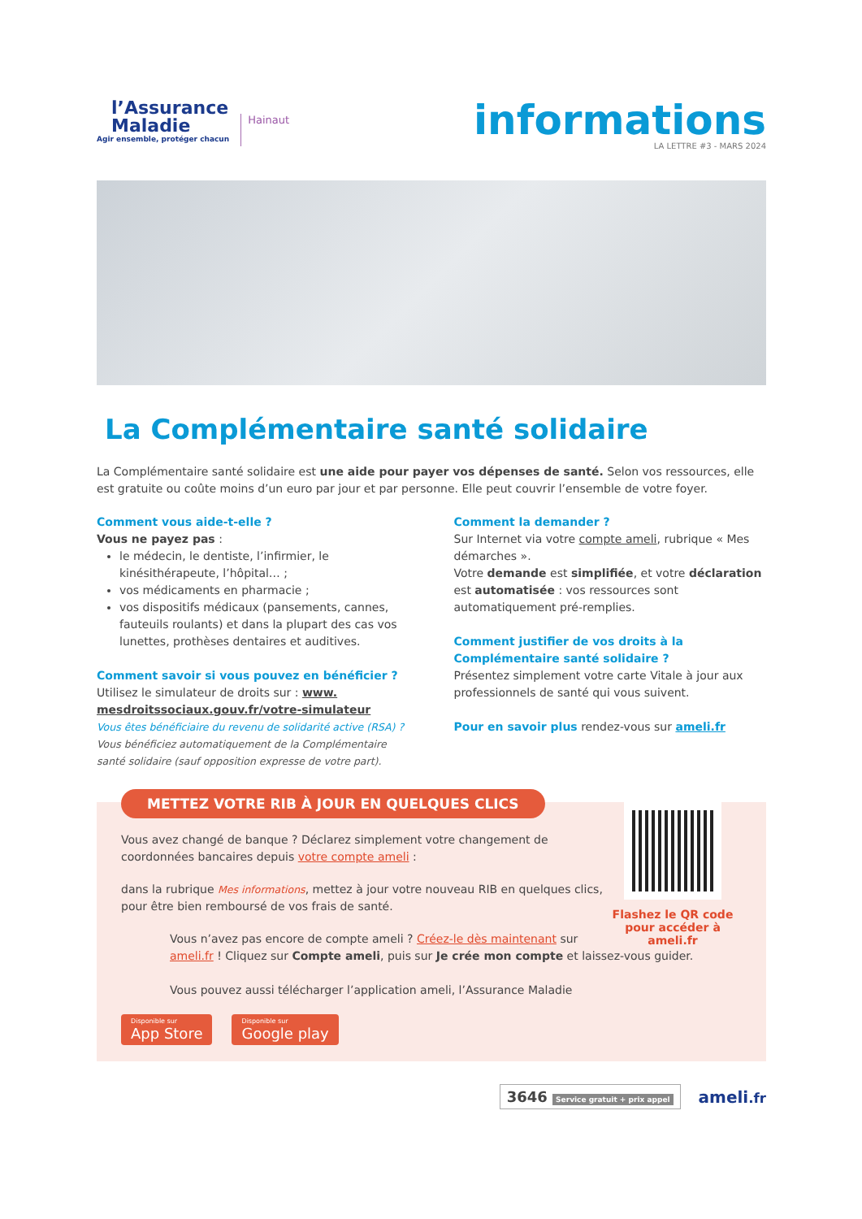l’Assurance
Maladie
Agir ensemble, protéger chacun
Hainaut
informations
LA LETTRE #3 - MARS 2024
La Complémentaire santé solidaire
La Complémentaire santé solidaire est une aide pour payer vos dépenses de santé. Selon vos ressources, elle est gratuite ou coûte moins d’un euro par jour et par personne. Elle peut couvrir l’ensemble de votre foyer.
Comment vous aide-t-elle ?
Vous ne payez pas :
le médecin, le dentiste, l’infirmier, le kinésithérapeute, l’hôpital… ;
vos médicaments en pharmacie ;
vos dispositifs médicaux (pansements, cannes, fauteuils roulants) et dans la plupart des cas vos lunettes, prothèses dentaires et auditives.
Comment savoir si vous pouvez en bénéficier ?
Utilisez le simulateur de droits sur : www. mesdroitssociaux.gouv.fr/votre-simulateur
Vous êtes bénéficiaire du revenu de solidarité active (RSA) ?
Vous bénéficiez automatiquement de la Complémentaire santé solidaire (sauf opposition expresse de votre part).
Comment la demander ?
Sur Internet via votre compte ameli, rubrique « Mes démarches ».
Votre demande est simplifiée, et votre déclaration est automatisée : vos ressources sont automatiquement pré-remplies.
Comment justifier de vos droits à la Complémentaire santé solidaire ?
Présentez simplement votre carte Vitale à jour aux professionnels de santé qui vous suivent.
Pour en savoir plus rendez-vous sur ameli.fr
METTEZ VOTRE RIB À JOUR EN QUELQUES CLICS
Flashez le QR code pour accéder à ameli.fr
Vous avez changé de banque ? Déclarez simplement votre changement de coordonnées bancaires depuis votre compte ameli :
dans la rubrique Mes informations, mettez à jour votre nouveau RIB en quelques clics, pour être bien remboursé de vos frais de santé.
Vous n’avez pas encore de compte ameli ? Créez-le dès maintenant sur ameli.fr ! Cliquez sur Compte ameli, puis sur Je crée mon compte et laissez-vous guider.
Vous pouvez aussi télécharger l’application ameli, l’Assurance Maladie
Disponible sur App Store Disponible sur Google play
3646 Service gratuit + prix appel ameli.fr